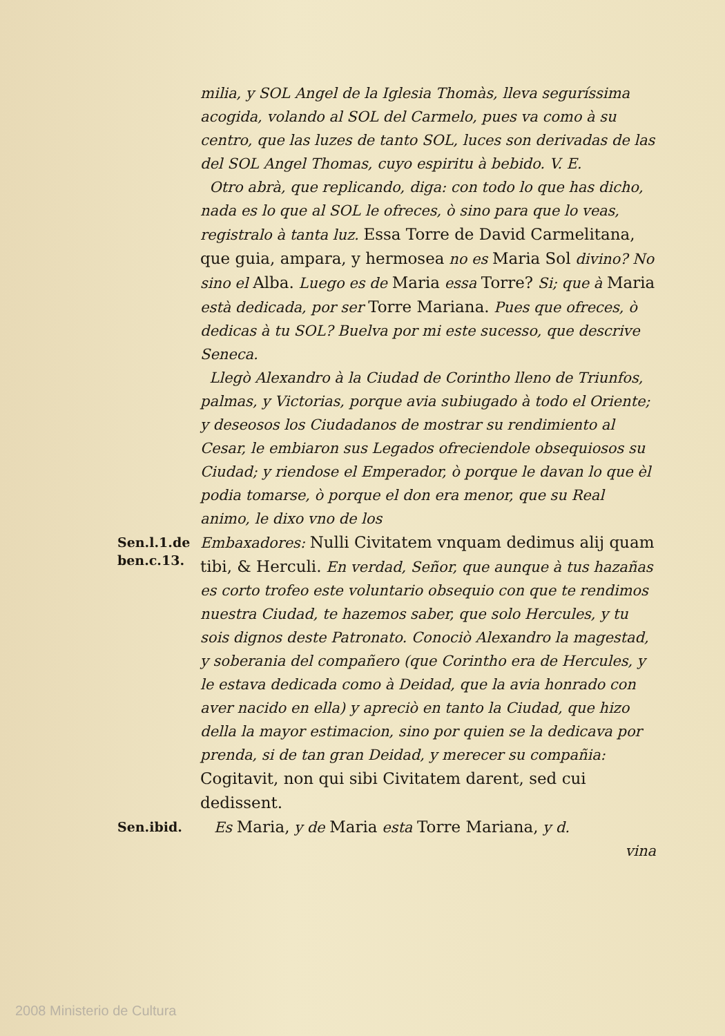milia, y SOL Angel de la Iglesia Thomàs, lleva seguríssima acogida, volando al SOL del Carmelo, pues va como à su centro, que las luzes de tanto SOL, luces son derivadas de las del SOL Angel Thomas, cuyo espiritu à bebido. V. E.
Otro abrà, que replicando, diga: con todo lo que has dicho, nada es lo que al SOL le ofreces, ò sino para que lo veas, registralo à tanta luz. Essa Torre de David Carmelitana, que guia, ampara, y hermosea no es Maria Sol divino? No sino el Alba. Luego es de Maria essa Torre? Si; que à Maria està dedicada, por ser Torre Mariana. Pues que ofreces, ò dedicas à tu SOL? Buelva por mi este sucesso, que descrive Seneca.
Llegò Alexandro à la Ciudad de Corintho lleno de Triunfos, palmas, y Victorias, porque avia subiugado à todo el Oriente; y deseosos los Ciudadanos de mostrar su rendimiento al Cesar, le embiaron sus Legados ofreciendole obsequiosos su Ciudad; y riendose el Emperador, ò porque le davan lo que èl podia tomarse, ò porque el don era menor, que su Real animo, le dixo vno de los
Sen.l.1.de ben.c.13.
Embaxadores: Nulli Civitatem vnquam dedimus alij quam tibi, & Herculi. En verdad, Señor, que aunque à tus hazañas es corto trofeo este voluntario obsequio con que te rendimos nuestra Ciudad, te hazemos saber, que solo Hercules, y tu sois dignos deste Patronato. Conociò Alexandro la magestad, y soberania del compañero (que Corintho era de Hercules, y le estava dedicada como à Deidad, que la avia honrado con aver nacido en ella) y apreciò en tanto la Ciudad, que hizo della la mayor estimacion, sino por quien se la dedicava por prenda, si de tan gran Deidad, y merecer su compañia: Cogitavit, non qui sibi Civitatem darent, sed cui dedissent.
Sen.ibid.
Es Maria, y de Maria esta Torre Mariana, y d.
vina
2008 Ministerio de Cultura